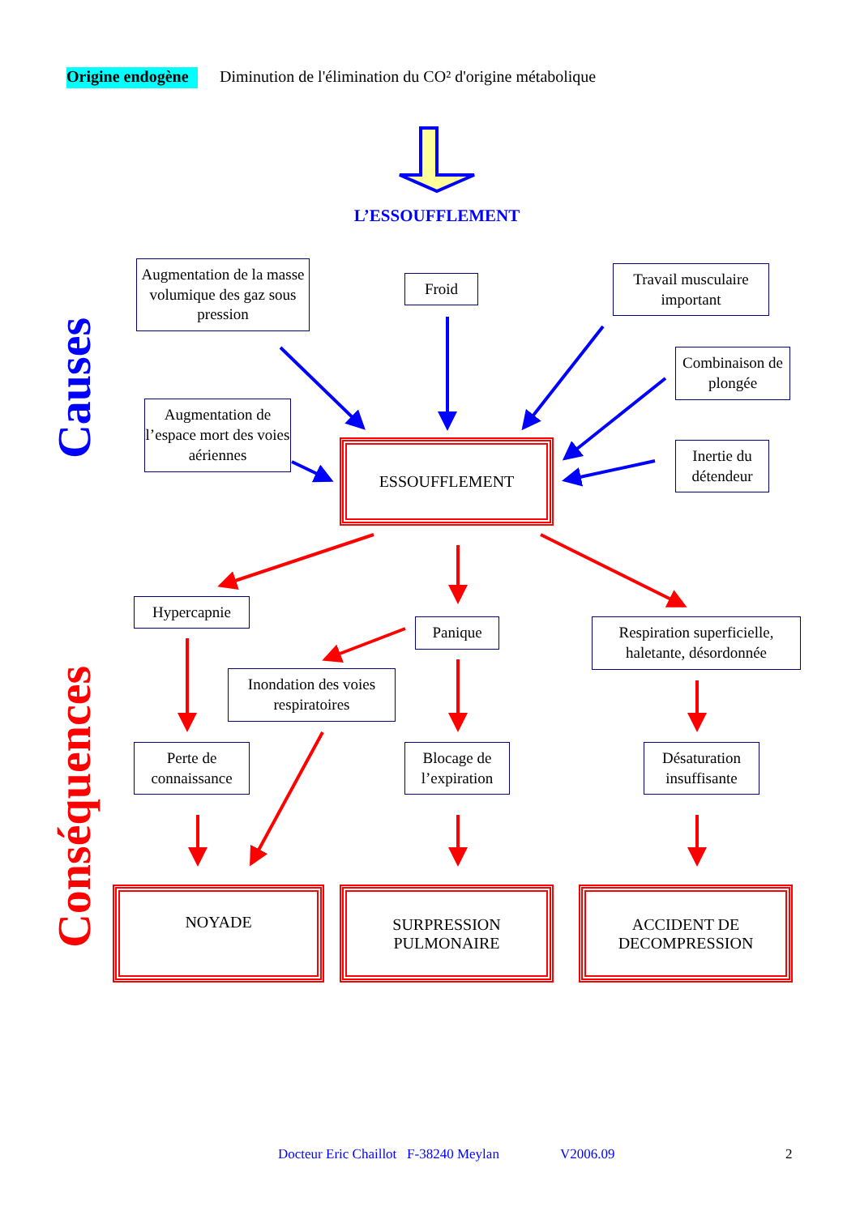Origine endogène
Diminution de l'élimination du CO² d'origine métabolique
L’ESSOUFFLEMENT
Causes
Augmentation de la masse volumique des gaz sous pression
Froid
Travail musculaire important
Combinaison de plongée
Augmentation de l’espace mort des voies aériennes
ESSOUFFLEMENT
Inertie du détendeur
Conséquences
Hypercapnie
Panique
Respiration superficielle, haletante, désordonnée
Inondation des voies respiratoires
Perte de connaissance
Blocage de l’expiration
Désaturation insuffisante
NOYADE
SURPRESSION
PULMONAIRE
ACCIDENT DE
DECOMPRESSION
Docteur Eric Chaillot F-38240 Meylan
V2006.09
2